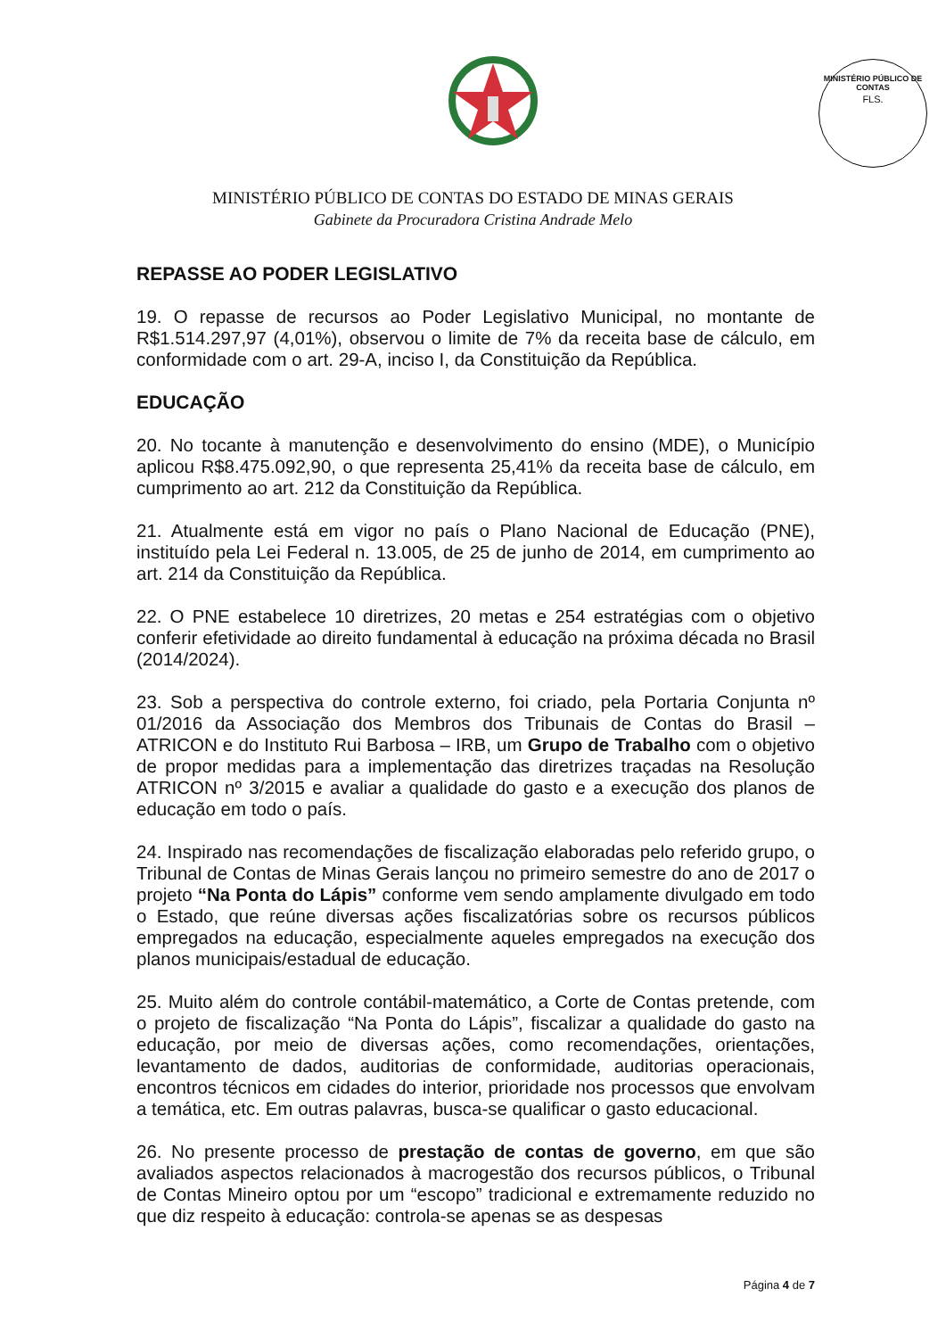MINISTÉRIO PÚBLICO DE CONTAS
FLS.
MINISTÉRIO PÚBLICO DE CONTAS DO ESTADO DE MINAS GERAIS
Gabinete da Procuradora Cristina Andrade Melo
REPASSE AO PODER LEGISLATIVO
19. O repasse de recursos ao Poder Legislativo Municipal, no montante de R$1.514.297,97 (4,01%), observou o limite de 7% da receita base de cálculo, em conformidade com o art. 29-A, inciso I, da Constituição da República.
EDUCAÇÃO
20. No tocante à manutenção e desenvolvimento do ensino (MDE), o Município aplicou R$8.475.092,90, o que representa 25,41% da receita base de cálculo, em cumprimento ao art. 212 da Constituição da República.
21. Atualmente está em vigor no país o Plano Nacional de Educação (PNE), instituído pela Lei Federal n. 13.005, de 25 de junho de 2014, em cumprimento ao art. 214 da Constituição da República.
22. O PNE estabelece 10 diretrizes, 20 metas e 254 estratégias com o objetivo conferir efetividade ao direito fundamental à educação na próxima década no Brasil (2014/2024).
23. Sob a perspectiva do controle externo, foi criado, pela Portaria Conjunta nº 01/2016 da Associação dos Membros dos Tribunais de Contas do Brasil – ATRICON e do Instituto Rui Barbosa – IRB, um Grupo de Trabalho com o objetivo de propor medidas para a implementação das diretrizes traçadas na Resolução ATRICON nº 3/2015 e avaliar a qualidade do gasto e a execução dos planos de educação em todo o país.
24. Inspirado nas recomendações de fiscalização elaboradas pelo referido grupo, o Tribunal de Contas de Minas Gerais lançou no primeiro semestre do ano de 2017 o projeto “Na Ponta do Lápis” conforme vem sendo amplamente divulgado em todo o Estado, que reúne diversas ações fiscalizatórias sobre os recursos públicos empregados na educação, especialmente aqueles empregados na execução dos planos municipais/estadual de educação.
25. Muito além do controle contábil-matemático, a Corte de Contas pretende, com o projeto de fiscalização “Na Ponta do Lápis”, fiscalizar a qualidade do gasto na educação, por meio de diversas ações, como recomendações, orientações, levantamento de dados, auditorias de conformidade, auditorias operacionais, encontros técnicos em cidades do interior, prioridade nos processos que envolvam a temática, etc. Em outras palavras, busca-se qualificar o gasto educacional.
26. No presente processo de prestação de contas de governo, em que são avaliados aspectos relacionados à macrogestão dos recursos públicos, o Tribunal de Contas Mineiro optou por um “escopo” tradicional e extremamente reduzido no que diz respeito à educação: controla-se apenas se as despesas
Página 4 de 7